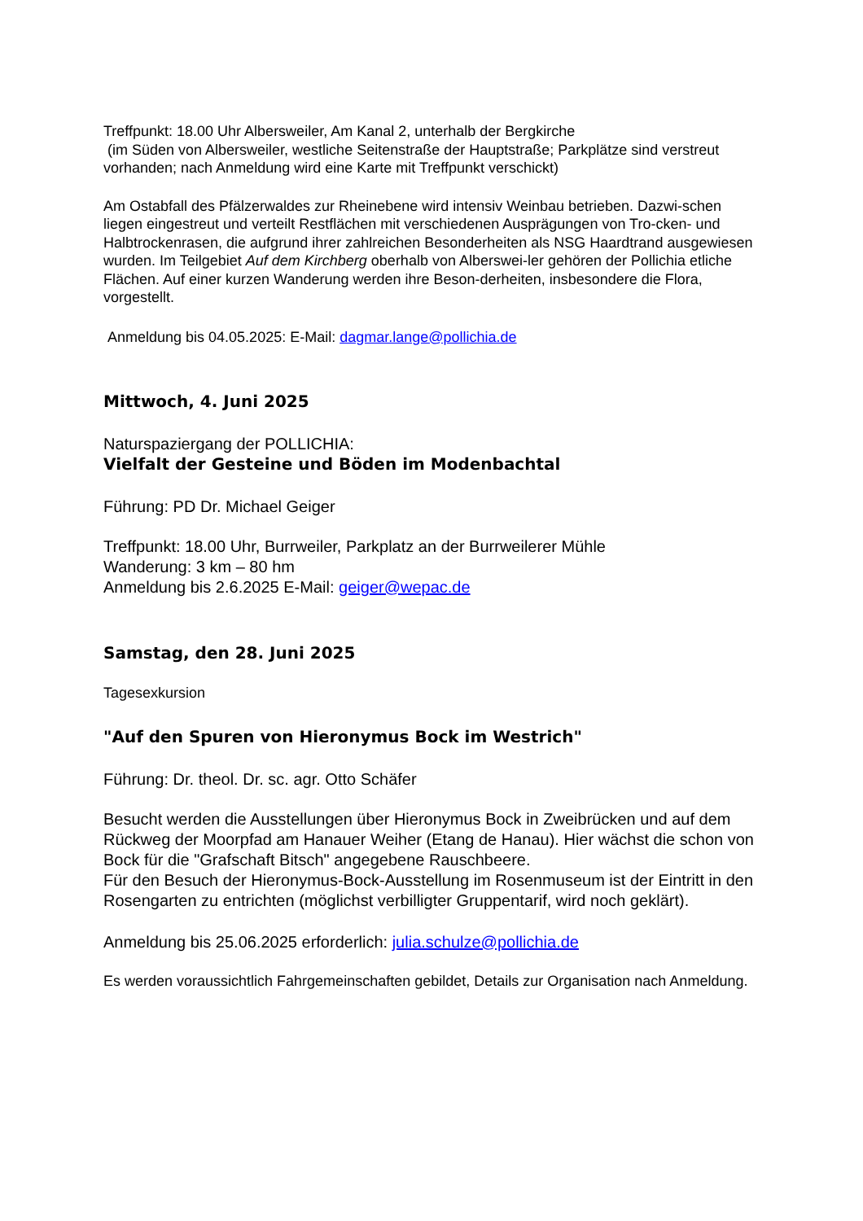Treffpunkt: 18.00 Uhr Albersweiler, Am Kanal 2, unterhalb der Bergkirche
(im Süden von Albersweiler, westliche Seitenstraße der Hauptstraße; Parkplätze sind verstreut vorhanden; nach Anmeldung wird eine Karte mit Treffpunkt verschickt)
Am Ostabfall des Pfälzerwaldes zur Rheinebene wird intensiv Weinbau betrieben. Dazwi-schen liegen eingestreut und verteilt Restflächen mit verschiedenen Ausprägungen von Tro-cken- und Halbtrockenrasen, die aufgrund ihrer zahlreichen Besonderheiten als NSG Haardtrand ausgewiesen wurden. Im Teilgebiet Auf dem Kirchberg oberhalb von Alberswei-ler gehören der Pollichia etliche Flächen. Auf einer kurzen Wanderung werden ihre Beson-derheiten, insbesondere die Flora, vorgestellt.
Anmeldung bis 04.05.2025: E-Mail: dagmar.lange@pollichia.de
Mittwoch, 4. Juni 2025
Naturspaziergang der POLLICHIA:
Vielfalt der Gesteine und Böden im Modenbachtal
Führung: PD Dr. Michael Geiger
Treffpunkt: 18.00 Uhr, Burrweiler, Parkplatz an der Burrweilerer Mühle
Wanderung: 3 km – 80 hm
Anmeldung bis 2.6.2025 E-Mail: geiger@wepac.de
Samstag, den 28. Juni 2025
Tagesexkursion
"Auf den Spuren von Hieronymus Bock im Westrich"
Führung: Dr. theol. Dr. sc. agr. Otto Schäfer
Besucht werden die Ausstellungen über Hieronymus Bock in Zweibrücken und auf dem Rückweg der Moorpfad am Hanauer Weiher (Etang de Hanau). Hier wächst die schon von Bock für die "Grafschaft Bitsch" angegebene Rauschbeere.
Für den Besuch der Hieronymus-Bock-Ausstellung im Rosenmuseum ist der Eintritt in den Rosengarten zu entrichten (möglichst verbilligter Gruppentarif, wird noch geklärt).
Anmeldung bis 25.06.2025 erforderlich: julia.schulze@pollichia.de
Es werden voraussichtlich Fahrgemeinschaften gebildet, Details zur Organisation nach Anmeldung.